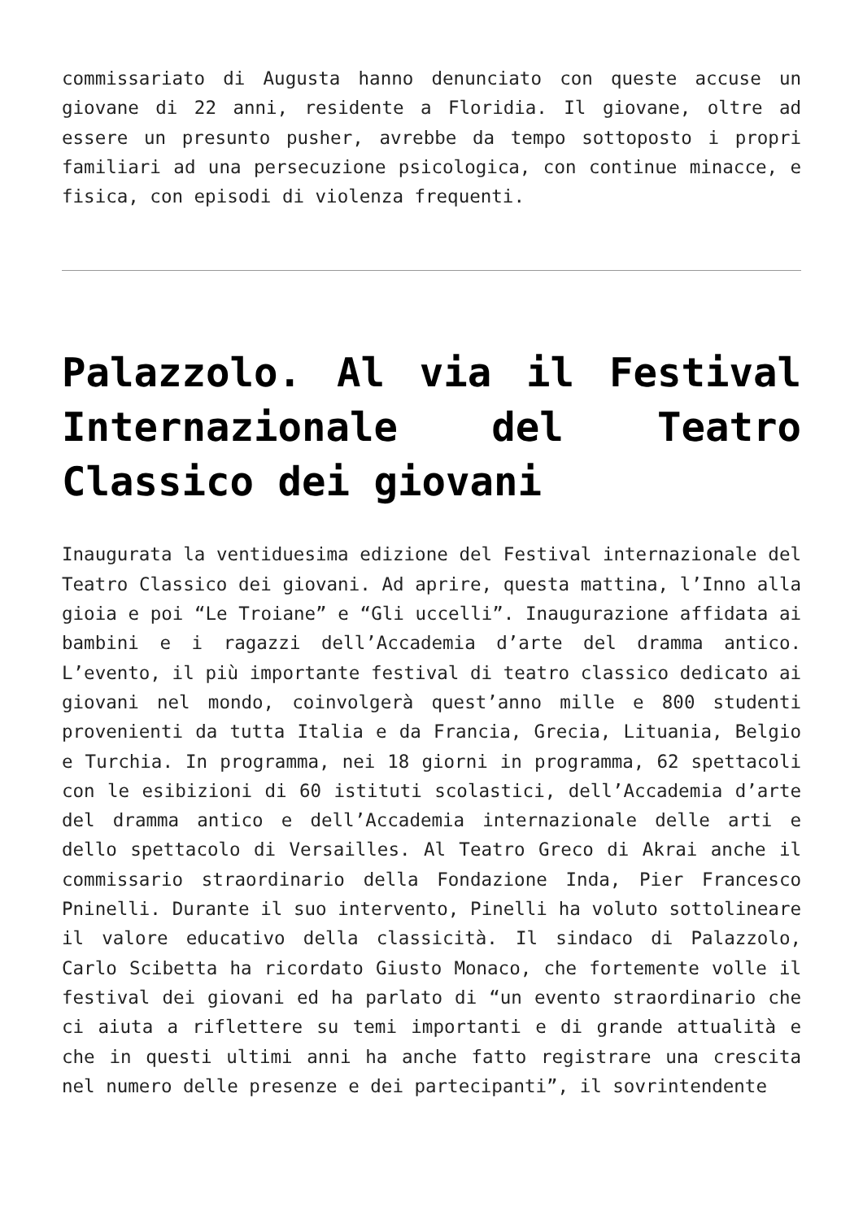commissariato di Augusta hanno denunciato con queste accuse un giovane di 22 anni, residente a Floridia. Il giovane, oltre ad essere un presunto pusher, avrebbe da tempo sottoposto i propri familiari ad una persecuzione psicologica, con continue minacce, e fisica, con episodi di violenza frequenti.
Palazzolo. Al via il Festival Internazionale del Teatro Classico dei giovani
Inaugurata la ventiduesima edizione del Festival internazionale del Teatro Classico dei giovani. Ad aprire, questa mattina, l’Inno alla gioia e poi “Le Troiane” e “Gli uccelli”. Inaugurazione affidata ai bambini e i ragazzi dell’Accademia d’arte del dramma antico. L’evento, il più importante festival di teatro classico dedicato ai giovani nel mondo, coinvolgerà quest’anno mille e 800 studenti provenienti da tutta Italia e da Francia, Grecia, Lituania, Belgio e Turchia. In programma, nei 18 giorni in programma, 62 spettacoli con le esibizioni di 60 istituti scolastici, dell’Accademia d’arte del dramma antico e dell’Accademia internazionale delle arti e dello spettacolo di Versailles. Al Teatro Greco di Akrai anche il commissario straordinario della Fondazione Inda, Pier Francesco Pninelli. Durante il suo intervento, Pinelli ha voluto sottolineare il valore educativo della classicità. Il sindaco di Palazzolo, Carlo Scibetta ha ricordato Giusto Monaco, che fortemente volle il festival dei giovani ed ha parlato di “un evento straordinario che ci aiuta a riflettere su temi importanti e di grande attualità e che in questi ultimi anni ha anche fatto registrare una crescita nel numero delle presenze e dei partecipanti”, il sovrintendente